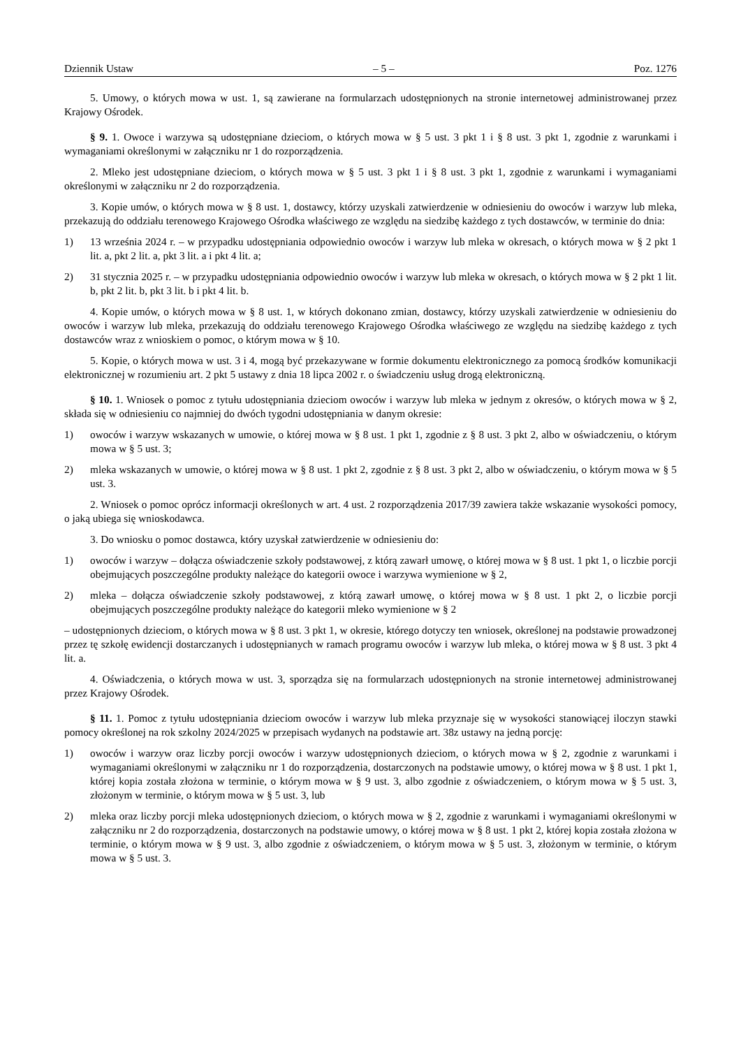Dziennik Ustaw – 5 – Poz. 1276
5. Umowy, o których mowa w ust. 1, są zawierane na formularzach udostępnionych na stronie internetowej administrowanej przez Krajowy Ośrodek.
§ 9. 1. Owoce i warzywa są udostępniane dzieciom, o których mowa w § 5 ust. 3 pkt 1 i § 8 ust. 3 pkt 1, zgodnie z warunkami i wymaganiami określonymi w załączniku nr 1 do rozporządzenia.
2. Mleko jest udostępniane dzieciom, o których mowa w § 5 ust. 3 pkt 1 i § 8 ust. 3 pkt 1, zgodnie z warunkami i wymaganiami określonymi w załączniku nr 2 do rozporządzenia.
3. Kopie umów, o których mowa w § 8 ust. 1, dostawcy, którzy uzyskali zatwierdzenie w odniesieniu do owoców i warzyw lub mleka, przekazują do oddziału terenowego Krajowego Ośrodka właściwego ze względu na siedzibę każdego z tych dostawców, w terminie do dnia:
1) 13 września 2024 r. – w przypadku udostępniania odpowiednio owoców i warzyw lub mleka w okresach, o których mowa w § 2 pkt 1 lit. a, pkt 2 lit. a, pkt 3 lit. a i pkt 4 lit. a;
2) 31 stycznia 2025 r. – w przypadku udostępniania odpowiednio owoców i warzyw lub mleka w okresach, o których mowa w § 2 pkt 1 lit. b, pkt 2 lit. b, pkt 3 lit. b i pkt 4 lit. b.
4. Kopie umów, o których mowa w § 8 ust. 1, w których dokonano zmian, dostawcy, którzy uzyskali zatwierdzenie w odniesieniu do owoców i warzyw lub mleka, przekazują do oddziału terenowego Krajowego Ośrodka właściwego ze względu na siedzibę każdego z tych dostawców wraz z wnioskiem o pomoc, o którym mowa w § 10.
5. Kopie, o których mowa w ust. 3 i 4, mogą być przekazywane w formie dokumentu elektronicznego za pomocą środków komunikacji elektronicznej w rozumieniu art. 2 pkt 5 ustawy z dnia 18 lipca 2002 r. o świadczeniu usług drogą elektroniczną.
§ 10. 1. Wniosek o pomoc z tytułu udostępniania dzieciom owoców i warzyw lub mleka w jednym z okresów, o których mowa w § 2, składa się w odniesieniu co najmniej do dwóch tygodni udostępniania w danym okresie:
1) owoców i warzyw wskazanych w umowie, o której mowa w § 8 ust. 1 pkt 1, zgodnie z § 8 ust. 3 pkt 2, albo w oświadczeniu, o którym mowa w § 5 ust. 3;
2) mleka wskazanych w umowie, o której mowa w § 8 ust. 1 pkt 2, zgodnie z § 8 ust. 3 pkt 2, albo w oświadczeniu, o którym mowa w § 5 ust. 3.
2. Wniosek o pomoc oprócz informacji określonych w art. 4 ust. 2 rozporządzenia 2017/39 zawiera także wskazanie wysokości pomocy, o jaką ubiega się wnioskodawca.
3. Do wniosku o pomoc dostawca, który uzyskał zatwierdzenie w odniesieniu do:
1) owoców i warzyw – dołącza oświadczenie szkoły podstawowej, z którą zawarł umowę, o której mowa w § 8 ust. 1 pkt 1, o liczbie porcji obejmujących poszczególne produkty należące do kategorii owoce i warzywa wymienione w § 2,
2) mleka – dołącza oświadczenie szkoły podstawowej, z którą zawarł umowę, o której mowa w § 8 ust. 1 pkt 2, o liczbie porcji obejmujących poszczególne produkty należące do kategorii mleko wymienione w § 2
– udostępnionych dzieciom, o których mowa w § 8 ust. 3 pkt 1, w okresie, którego dotyczy ten wniosek, określonej na podstawie prowadzonej przez tę szkołę ewidencji dostarczanych i udostępnianych w ramach programu owoców i warzyw lub mleka, o której mowa w § 8 ust. 3 pkt 4 lit. a.
4. Oświadczenia, o których mowa w ust. 3, sporządza się na formularzach udostępnionych na stronie internetowej administrowanej przez Krajowy Ośrodek.
§ 11. 1. Pomoc z tytułu udostępniania dzieciom owoców i warzyw lub mleka przyznaje się w wysokości stanowiącej iloczyn stawki pomocy określonej na rok szkolny 2024/2025 w przepisach wydanych na podstawie art. 38z ustawy na jedną porcję:
1) owoców i warzyw oraz liczby porcji owoców i warzyw udostępnionych dzieciom, o których mowa w § 2, zgodnie z warunkami i wymaganiami określonymi w załączniku nr 1 do rozporządzenia, dostarczonych na podstawie umowy, o której mowa w § 8 ust. 1 pkt 1, której kopia została złożona w terminie, o którym mowa w § 9 ust. 3, albo zgodnie z oświadczeniem, o którym mowa w § 5 ust. 3, złożonym w terminie, o którym mowa w § 5 ust. 3, lub
2) mleka oraz liczby porcji mleka udostępnionych dzieciom, o których mowa w § 2, zgodnie z warunkami i wymaganiami określonymi w załączniku nr 2 do rozporządzenia, dostarczonych na podstawie umowy, o której mowa w § 8 ust. 1 pkt 2, której kopia została złożona w terminie, o którym mowa w § 9 ust. 3, albo zgodnie z oświadczeniem, o którym mowa w § 5 ust. 3, złożonym w terminie, o którym mowa w § 5 ust. 3.